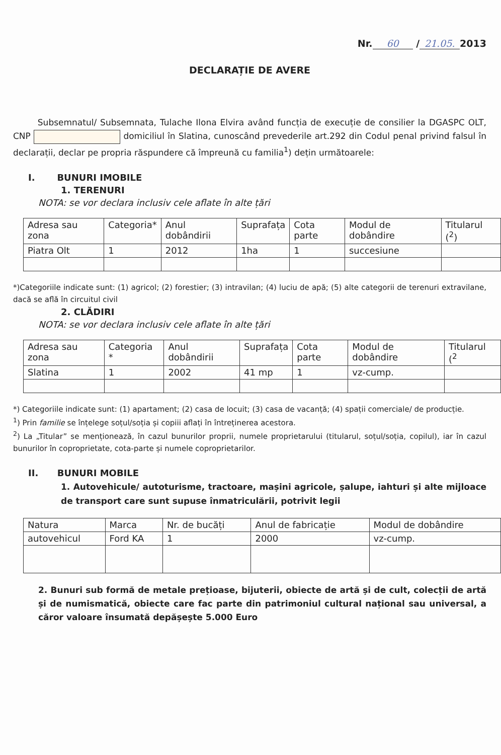Nr. 60 / 21.05. 2013
DECLARAȚIE DE AVERE
Subsemnatul/ Subsemnata, Tulache Ilona Elvira având funcția de execuție de consilier la DGASPC OLT, CNP domiciliul în Slatina, cunoscând prevederile art.292 din Codul penal privind falsul în declarații, declar pe propria răspundere că împreună cu familia<sup>1</sup>) dețin următoarele:
I. BUNURI IMOBILE
1. TERENURI
NOTA: se vor declara inclusiv cele aflate în alte țări
| Adresa sau zona | Categoria* | Anul dobândirii | Suprafața | Cota parte | Modul de dobândire | Titularul (<sup>2</sup>) |
| --- | --- | --- | --- | --- | --- | --- |
| Piatra Olt | 1 | 2012 | 1ha | 1 | succesiune | |
*)Categoriile indicate sunt: (1) agricol; (2) forestier; (3) intravilan; (4) luciu de apă; (5) alte categorii de terenuri extravilane, dacă se află în circuitul civil
2. CLĂDIRI
NOTA: se vor declara inclusiv cele aflate în alte țări
| Adresa sau zona | Categoria * | Anul dobândirii | Suprafața | Cota parte | Modul de dobândire | Titularul (<sup>2</sup> |
| --- | --- | --- | --- | --- | --- | --- |
| Slatina | 1 | 2002 | 41 mp | 1 | vz-cump. | |
*) Categoriile indicate sunt: (1) apartament; (2) casa de locuit; (3) casa de vacanță; (4) spații comerciale/ de producție.
<sup>1</sup>) Prin familie se înțelege soțul/soția și copiii aflați în întreținerea acestora.
<sup>2</sup>) La „Titular” se menționează, în cazul bunurilor proprii, numele proprietarului (titularul, soțul/soția, copilul), iar în cazul bunurilor în coproprietate, cota-parte și numele coproprietarilor.
II. BUNURI MOBILE
1. Autovehicule/ autoturisme, tractoare, mașini agricole, șalupe, iahturi și alte mijloace de transport care sunt supuse înmatriculării, potrivit legii
| Natura | Marca | Nr. de bucăți | Anul de fabricație | Modul de dobândire |
| --- | --- | --- | --- | --- |
| autovehicul | Ford KA | 1 | 2000 | vz-cump. |
2. Bunuri sub formă de metale prețioase, bijuterii, obiecte de artă și de cult, colecții de artă și de numismatică, obiecte care fac parte din patrimoniul cultural național sau universal, a căror valoare însumată depășește 5.000 Euro